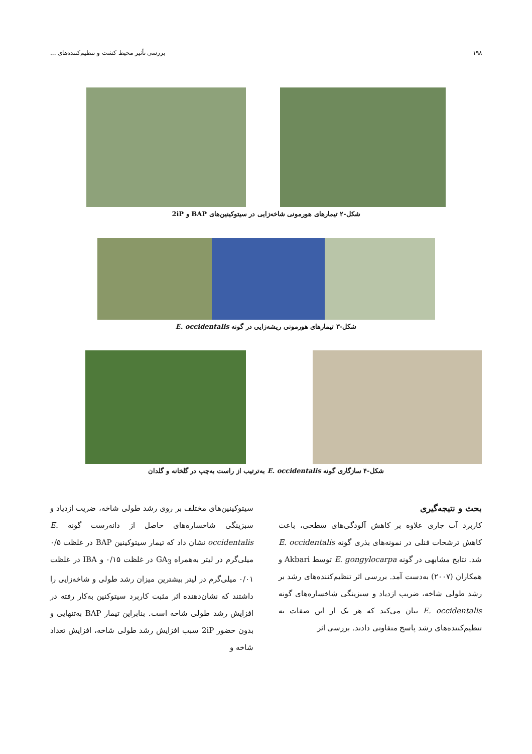۱۹۸ بررسی تأثیر محیط کشت و تنظیم‌کننده‌های ...
شکل-۲ تیمارهای هورمونی شاخه‌زایی در سیتوکینین‌های BAP و 2iP
شکل-۳ تیمارهای هورمونی ریشه‌زایی در گونه E. occidentalis
شکل-۴ سازگاری گونه E. occidentalis به‌ترتیب از راست به‌چپ در گلخانه و گلدان
بحث و نتیجه‌گیری
کاربرد آب جاری علاوه بر کاهش آلودگی‌های سطحی، باعث کاهش ترشحات فنلی در نمونه‌های بذری گونه E. occidentalis شد. نتایج مشابهی در گونه E. gongylocarpa توسط Akbari و همکاران (۲۰۰۷) به‌دست آمد. بررسی اثر تنظیم‌کننده‌های رشد بر رشد طولی شاخه، ضریب ازدیاد و سبزینگی شاخساره‌های گونه E. occidentalis بیان می‌کند که هر یک از این صفات به تنظیم‌کننده‌های رشد پاسخ متفاوتی دادند. بررسی اثر
سیتوکینین‌های مختلف بر روی رشد طولی شاخه، ضریب ازدیاد و سبزینگی شاخساره‌های حاصل از دانه‌رست گونه E. occidentalis نشان داد که تیمار سیتوکینین BAP در غلظت ۰/۵ میلی‌گرم در لیتر به‌همراه GA<sub>3</sub> در غلظت ۰/۱۵ و IBA در غلظت ۰/۰۱ میلی‌گرم در لیتر بیشترین میزان رشد طولی و شاخه‌زایی را داشتند که نشان‌دهنده اثر مثبت کاربرد سیتوکنین به‌کار رفته در افزایش رشد طولی شاخه است. بنابراین تیمار BAP به‌تنهایی و بدون حضور 2iP سبب افزایش رشد طولی شاخه، افزایش تعداد شاخه و